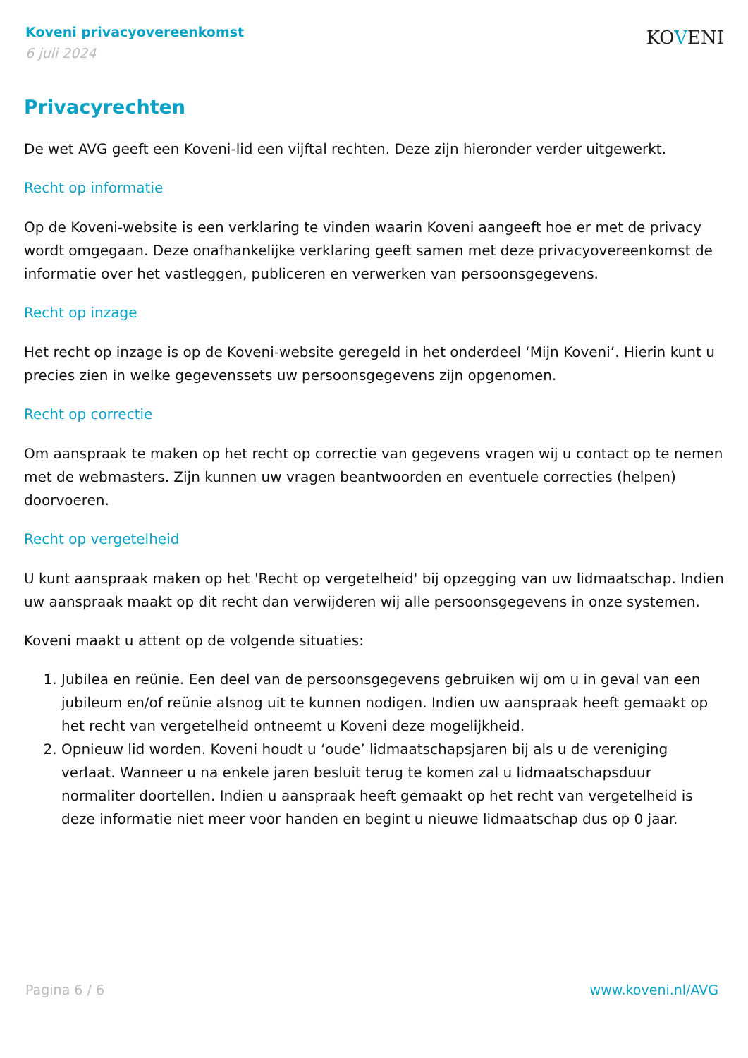Koveni privacyovereenkomst
6 juli 2024
KOVENI
Privacyrechten
De wet AVG geeft een Koveni-lid een vijftal rechten. Deze zijn hieronder verder uitgewerkt.
Recht op informatie
Op de Koveni-website is een verklaring te vinden waarin Koveni aangeeft hoe er met de privacy wordt omgegaan. Deze onafhankelijke verklaring geeft samen met deze privacyovereenkomst de informatie over het vastleggen, publiceren en verwerken van persoonsgegevens.
Recht op inzage
Het recht op inzage is op de Koveni-website geregeld in het onderdeel ‘Mijn Koveni’. Hierin kunt u precies zien in welke gegevenssets uw persoonsgegevens zijn opgenomen.
Recht op correctie
Om aanspraak te maken op het recht op correctie van gegevens vragen wij u contact op te nemen met de webmasters. Zijn kunnen uw vragen beantwoorden en eventuele correcties (helpen) doorvoeren.
Recht op vergetelheid
U kunt aanspraak maken op het 'Recht op vergetelheid' bij opzegging van uw lidmaatschap. Indien uw aanspraak maakt op dit recht dan verwijderen wij alle persoonsgegevens in onze systemen.
Koveni maakt u attent op de volgende situaties:
1. Jubilea en reünie. Een deel van de persoonsgegevens gebruiken wij om u in geval van een jubileum en/of reünie alsnog uit te kunnen nodigen. Indien uw aanspraak heeft gemaakt op het recht van vergetelheid ontneemt u Koveni deze mogelijkheid.
2. Opnieuw lid worden. Koveni houdt u ‘oude’ lidmaatschapsjaren bij als u de vereniging verlaat. Wanneer u na enkele jaren besluit terug te komen zal u lidmaatschapsduur normaliter doortellen. Indien u aanspraak heeft gemaakt op het recht van vergetelheid is deze informatie niet meer voor handen en begint u nieuwe lidmaatschap dus op 0 jaar.
Pagina 6 / 6 www.koveni.nl/AVG